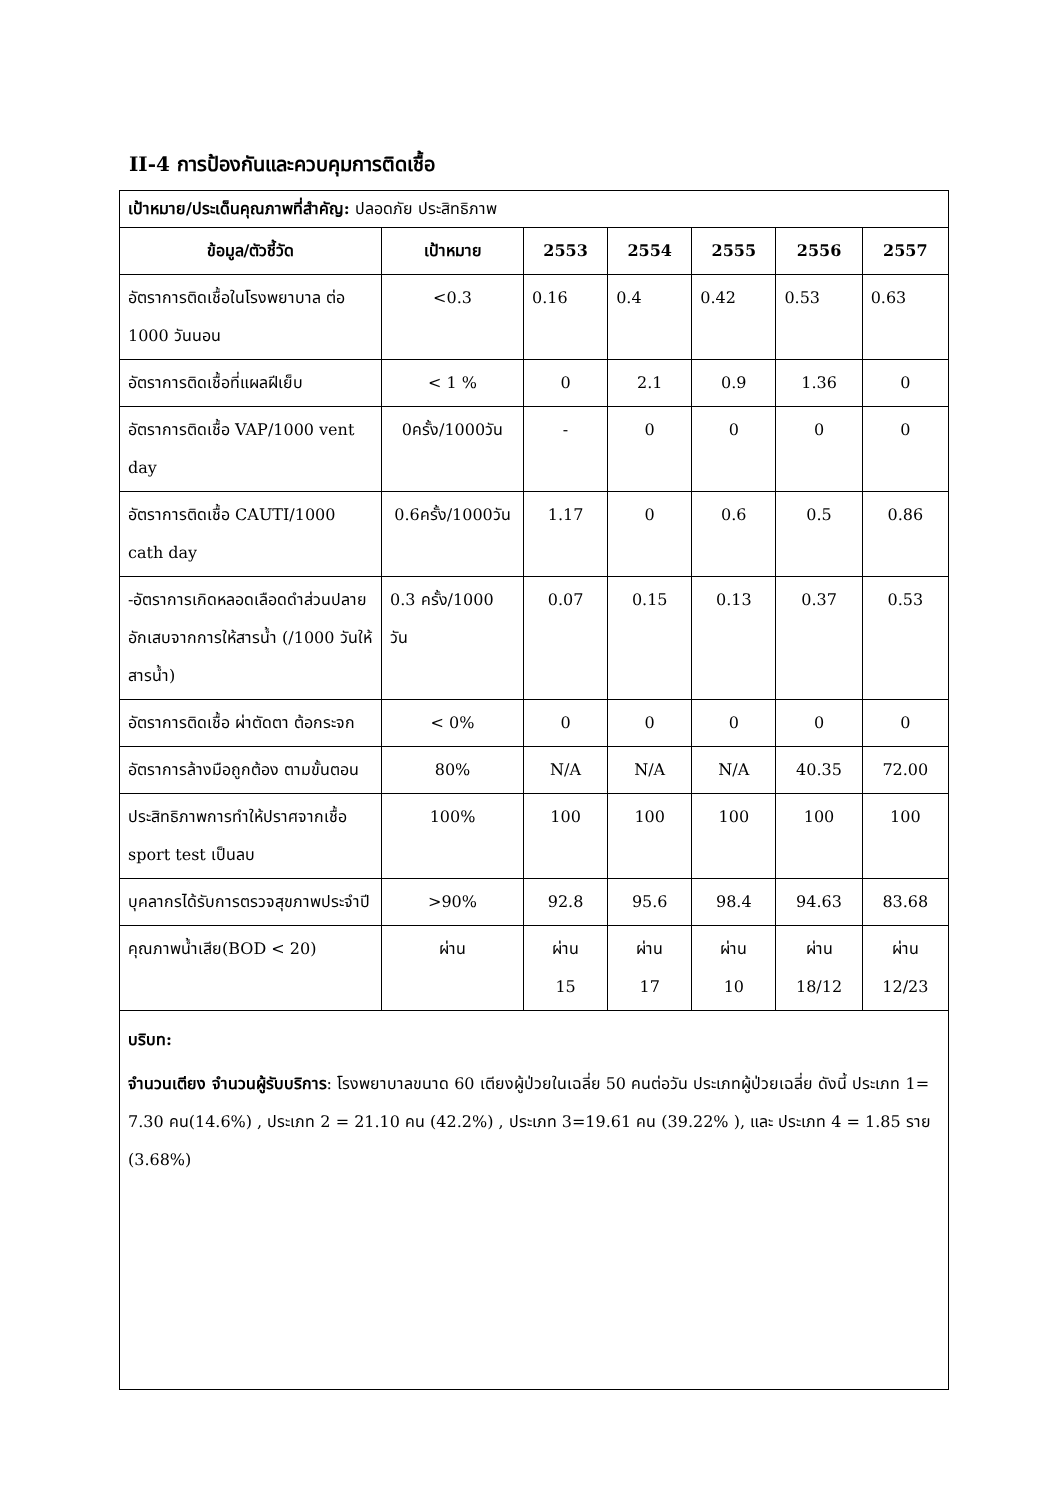II-4 การป้องกันและควบคุมการติดเชื้อ
| เป้าหมาย/ประเด็นคุณภาพที่สำคัญ: ปลอดภัย ประสิทธิภาพ | | | | | | |
| ข้อมูล/ตัวชี้วัด | เป้าหมาย | 2553 | 2554 | 2555 | 2556 | 2557 |
| อัตราการติดเชื้อในโรงพยาบาล ต่อ 1000 วันนอน | <0.3 | 0.16 | 0.4 | 0.42 | 0.53 | 0.63 |
| อัตราการติดเชื้อที่แผลฝีเย็บ | < 1 % | 0 | 2.1 | 0.9 | 1.36 | 0 |
| อัตราการติดเชื้อ VAP/1000 vent day | 0ครั้ง/1000วัน | - | 0 | 0 | 0 | 0 |
| อัตราการติดเชื้อ CAUTI/1000 cath day | 0.6ครั้ง/1000วัน | 1.17 | 0 | 0.6 | 0.5 | 0.86 |
| -อัตราการเกิดหลอดเลือดดำส่วนปลายอักเสบจากการให้สารน้ำ (/1000 วันให้สารน้ำ) | 0.3 ครั้ง/1000 วัน | 0.07 | 0.15 | 0.13 | 0.37 | 0.53 |
| อัตราการติดเชื้อ ผ่าตัดตา ต้อกระจก | < 0% | 0 | 0 | 0 | 0 | 0 |
| อัตราการล้างมือถูกต้อง ตามขั้นตอน | 80% | N/A | N/A | N/A | 40.35 | 72.00 |
| ประสิทธิภาพการทำให้ปราศจากเชื้อ sport test เป็นลบ | 100% | 100 | 100 | 100 | 100 | 100 |
| บุคลากรได้รับการตรวจสุขภาพประจำปี | >90% | 92.8 | 95.6 | 98.4 | 94.63 | 83.68 |
| คุณภาพน้ำเสีย(BOD < 20) | ผ่าน | ผ่าน 15 | ผ่าน 17 | ผ่าน 10 | ผ่าน 18/12 | ผ่าน 12/23 |
| บริบท: จำนวนเตียง จำนวนผู้รับบริการ : โรงพยาบาลขนาด 60 เตียงผู้ป่วยในเฉลี่ย 50 คนต่อวัน ประเภทผู้ป่วยเฉลี่ย ดังนี้ ประเภท 1= 7.30 คน(14.6%) , ประเภท 2 = 21.10 คน (42.2%) , ประเภท 3=19.61 คน (39.22% ), และ ประเภท 4 = 1.85 ราย (3.68%) | | | | | | |